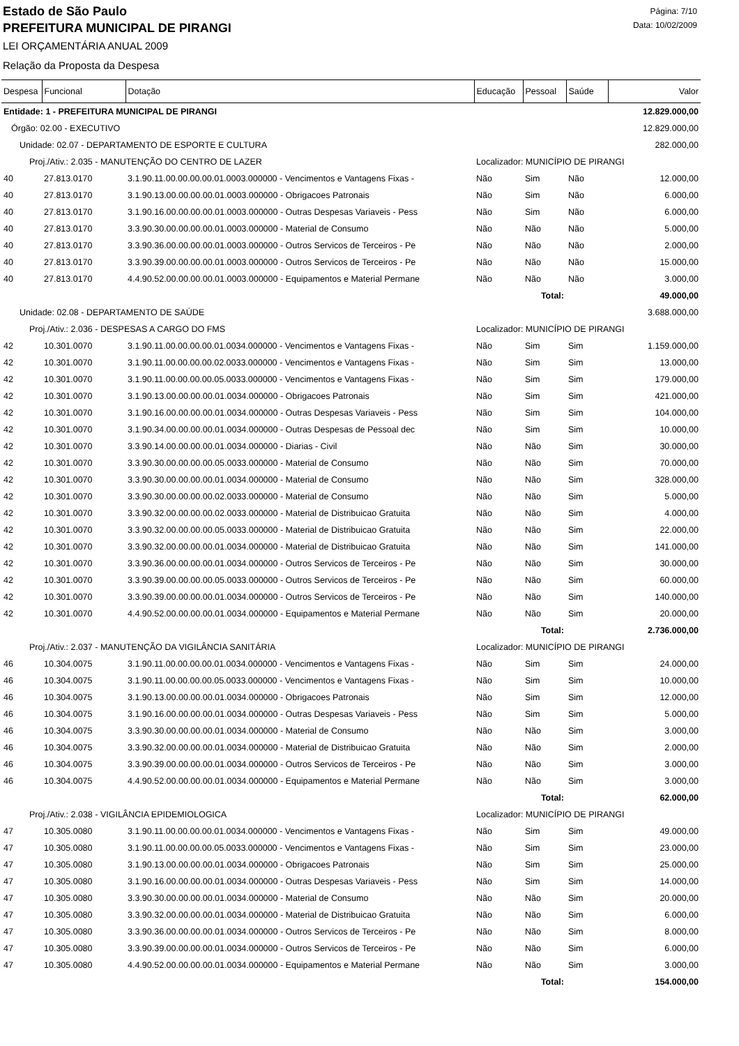Estado de São Paulo
PREFEITURA MUNICIPAL DE PIRANGI
LEI ORÇAMENTÁRIA ANUAL 2009
Relação da Proposta da Despesa
Página: 7/10
Data: 10/02/2009
| Despesa | Funcional | Dotação | Educação | Pessoal | Saúde | Valor |
| --- | --- | --- | --- | --- | --- | --- |
| Entidade: 1 - PREFEITURA MUNICIPAL DE PIRANGI | | | | | | 12.829.000,00 |
| Órgão: 02.00 - EXECUTIVO | | | | | | 12.829.000,00 |
| Unidade: 02.07 - DEPARTAMENTO DE ESPORTE E CULTURA | | | | | | 282.000,00 |
| Proj./Ativ.: 2.035 - MANUTENÇÃO DO CENTRO DE LAZER | | | Localizador: MUNICÍPIO DE PIRANGI | | | |
| 40 | 27.813.0170 | 3.1.90.11.00.00.00.00.01.0003.000000 - Vencimentos e Vantagens Fixas - | Não | Sim | Não | 12.000,00 |
| 40 | 27.813.0170 | 3.1.90.13.00.00.00.00.01.0003.000000 - Obrigacoes Patronais | Não | Sim | Não | 6.000,00 |
| 40 | 27.813.0170 | 3.1.90.16.00.00.00.00.01.0003.000000 - Outras Despesas Variaveis - Pess | Não | Sim | Não | 6.000,00 |
| 40 | 27.813.0170 | 3.3.90.30.00.00.00.00.01.0003.000000 - Material de Consumo | Não | Não | Não | 5.000,00 |
| 40 | 27.813.0170 | 3.3.90.36.00.00.00.00.01.0003.000000 - Outros Servicos de Terceiros - Pe | Não | Não | Não | 2.000,00 |
| 40 | 27.813.0170 | 3.3.90.39.00.00.00.00.01.0003.000000 - Outros Servicos de Terceiros - Pe | Não | Não | Não | 15.000,00 |
| 40 | 27.813.0170 | 4.4.90.52.00.00.00.00.01.0003.000000 - Equipamentos e Material Permane | Não | Não | Não | 3.000,00 |
| Total: | | | | | | 49.000,00 |
| Unidade: 02.08 - DEPARTAMENTO DE SAÚDE | | | | | | 3.688.000,00 |
| Proj./Ativ.: 2.036 - DESPESAS A CARGO DO FMS | | | Localizador: MUNICÍPIO DE PIRANGI | | | |
| 42 | 10.301.0070 | 3.1.90.11.00.00.00.00.01.0034.000000 - Vencimentos e Vantagens Fixas - | Não | Sim | Sim | 1.159.000,00 |
| 42 | 10.301.0070 | 3.1.90.11.00.00.00.00.02.0033.000000 - Vencimentos e Vantagens Fixas - | Não | Sim | Sim | 13.000,00 |
| 42 | 10.301.0070 | 3.1.90.11.00.00.00.00.05.0033.000000 - Vencimentos e Vantagens Fixas - | Não | Sim | Sim | 179.000,00 |
| 42 | 10.301.0070 | 3.1.90.13.00.00.00.00.01.0034.000000 - Obrigacoes Patronais | Não | Sim | Sim | 421.000,00 |
| 42 | 10.301.0070 | 3.1.90.16.00.00.00.00.01.0034.000000 - Outras Despesas Variaveis - Pess | Não | Sim | Sim | 104.000,00 |
| 42 | 10.301.0070 | 3.1.90.34.00.00.00.00.01.0034.000000 - Outras Despesas de Pessoal dec | Não | Sim | Sim | 10.000,00 |
| 42 | 10.301.0070 | 3.3.90.14.00.00.00.00.01.0034.000000 - Diarias - Civil | Não | Não | Sim | 30.000,00 |
| 42 | 10.301.0070 | 3.3.90.30.00.00.00.00.05.0033.000000 - Material de Consumo | Não | Não | Sim | 70.000,00 |
| 42 | 10.301.0070 | 3.3.90.30.00.00.00.00.01.0034.000000 - Material de Consumo | Não | Não | Sim | 328.000,00 |
| 42 | 10.301.0070 | 3.3.90.30.00.00.00.00.02.0033.000000 - Material de Consumo | Não | Não | Sim | 5.000,00 |
| 42 | 10.301.0070 | 3.3.90.32.00.00.00.00.02.0033.000000 - Material de Distribuicao Gratuita | Não | Não | Sim | 4.000,00 |
| 42 | 10.301.0070 | 3.3.90.32.00.00.00.00.05.0033.000000 - Material de Distribuicao Gratuita | Não | Não | Sim | 22.000,00 |
| 42 | 10.301.0070 | 3.3.90.32.00.00.00.00.01.0034.000000 - Material de Distribuicao Gratuita | Não | Não | Sim | 141.000,00 |
| 42 | 10.301.0070 | 3.3.90.36.00.00.00.00.01.0034.000000 - Outros Servicos de Terceiros - Pe | Não | Não | Sim | 30.000,00 |
| 42 | 10.301.0070 | 3.3.90.39.00.00.00.00.05.0033.000000 - Outros Servicos de Terceiros - Pe | Não | Não | Sim | 60.000,00 |
| 42 | 10.301.0070 | 3.3.90.39.00.00.00.00.01.0034.000000 - Outros Servicos de Terceiros - Pe | Não | Não | Sim | 140.000,00 |
| 42 | 10.301.0070 | 4.4.90.52.00.00.00.00.01.0034.000000 - Equipamentos e Material Permane | Não | Não | Sim | 20.000,00 |
| Total: | | | | | | 2.736.000,00 |
| Proj./Ativ.: 2.037 - MANUTENÇÃO DA VIGILÂNCIA SANITÁRIA | | | Localizador: MUNICÍPIO DE PIRANGI | | | |
| 46 | 10.304.0075 | 3.1.90.11.00.00.00.00.01.0034.000000 - Vencimentos e Vantagens Fixas - | Não | Sim | Sim | 24.000,00 |
| 46 | 10.304.0075 | 3.1.90.11.00.00.00.00.05.0033.000000 - Vencimentos e Vantagens Fixas - | Não | Sim | Sim | 10.000,00 |
| 46 | 10.304.0075 | 3.1.90.13.00.00.00.00.01.0034.000000 - Obrigacoes Patronais | Não | Sim | Sim | 12.000,00 |
| 46 | 10.304.0075 | 3.1.90.16.00.00.00.00.01.0034.000000 - Outras Despesas Variaveis - Pess | Não | Sim | Sim | 5.000,00 |
| 46 | 10.304.0075 | 3.3.90.30.00.00.00.00.01.0034.000000 - Material de Consumo | Não | Não | Sim | 3.000,00 |
| 46 | 10.304.0075 | 3.3.90.32.00.00.00.00.01.0034.000000 - Material de Distribuicao Gratuita | Não | Não | Sim | 2.000,00 |
| 46 | 10.304.0075 | 3.3.90.39.00.00.00.00.01.0034.000000 - Outros Servicos de Terceiros - Pe | Não | Não | Sim | 3.000,00 |
| 46 | 10.304.0075 | 4.4.90.52.00.00.00.00.01.0034.000000 - Equipamentos e Material Permane | Não | Não | Sim | 3.000,00 |
| Total: | | | | | | 62.000,00 |
| Proj./Ativ.: 2.038 - VIGILÂNCIA EPIDEMIOLOGICA | | | Localizador: MUNICÍPIO DE PIRANGI | | | |
| 47 | 10.305.0080 | 3.1.90.11.00.00.00.00.01.0034.000000 - Vencimentos e Vantagens Fixas - | Não | Sim | Sim | 49.000,00 |
| 47 | 10.305.0080 | 3.1.90.11.00.00.00.00.05.0033.000000 - Vencimentos e Vantagens Fixas - | Não | Sim | Sim | 23.000,00 |
| 47 | 10.305.0080 | 3.1.90.13.00.00.00.00.01.0034.000000 - Obrigacoes Patronais | Não | Sim | Sim | 25.000,00 |
| 47 | 10.305.0080 | 3.1.90.16.00.00.00.00.01.0034.000000 - Outras Despesas Variaveis - Pess | Não | Sim | Sim | 14.000,00 |
| 47 | 10.305.0080 | 3.3.90.30.00.00.00.00.01.0034.000000 - Material de Consumo | Não | Não | Sim | 20.000,00 |
| 47 | 10.305.0080 | 3.3.90.32.00.00.00.00.01.0034.000000 - Material de Distribuicao Gratuita | Não | Não | Sim | 6.000,00 |
| 47 | 10.305.0080 | 3.3.90.36.00.00.00.00.01.0034.000000 - Outros Servicos de Terceiros - Pe | Não | Não | Sim | 8.000,00 |
| 47 | 10.305.0080 | 3.3.90.39.00.00.00.00.01.0034.000000 - Outros Servicos de Terceiros - Pe | Não | Não | Sim | 6.000,00 |
| 47 | 10.305.0080 | 4.4.90.52.00.00.00.00.01.0034.000000 - Equipamentos e Material Permane | Não | Não | Sim | 3.000,00 |
| Total: | | | | | | 154.000,00 |